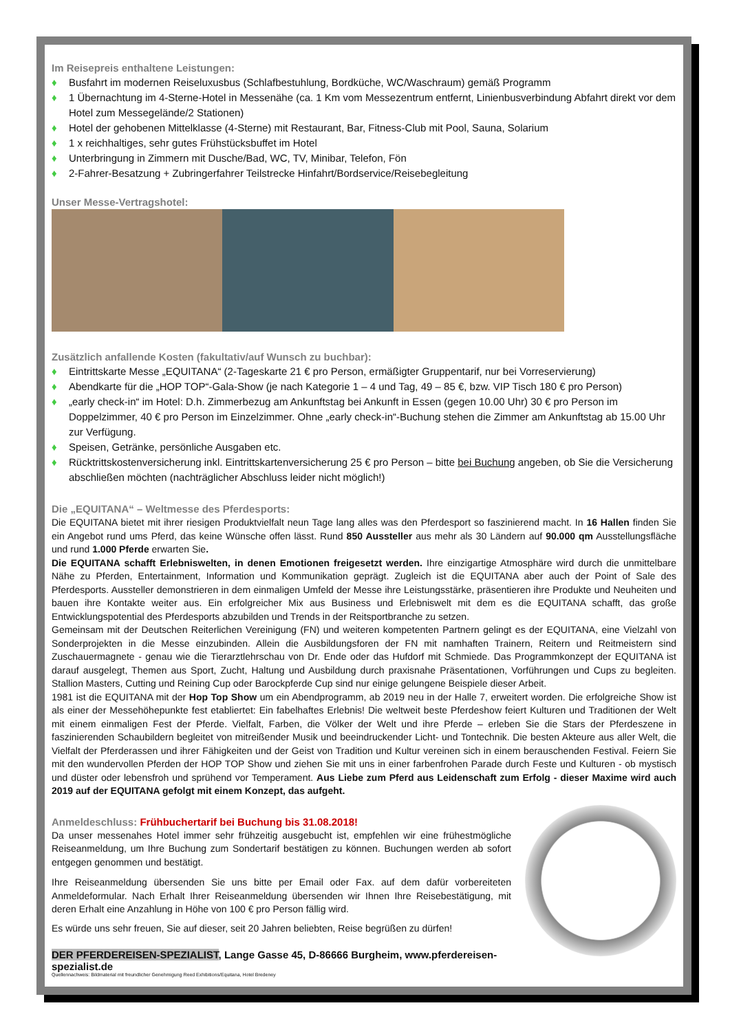Im Reisepreis enthaltene Leistungen:
♦ Busfahrt im modernen Reiseluxusbus (Schlafbestuhlung, Bordküche, WC/Waschraum) gemäß Programm
♦ 1 Übernachtung im 4-Sterne-Hotel in Messenähe (ca. 1 Km vom Messezentrum entfernt, Linienbusverbindung Abfahrt direkt vor dem Hotel zum Messegelände/2 Stationen)
♦ Hotel der gehobenen Mittelklasse (4-Sterne) mit Restaurant, Bar, Fitness-Club mit Pool, Sauna, Solarium
♦ 1 x reichhaltiges, sehr gutes Frühstücksbuffet im Hotel
♦ Unterbringung in Zimmern mit Dusche/Bad, WC, TV, Minibar, Telefon, Fön
♦ 2-Fahrer-Besatzung + Zubringerfahrer Teilstrecke Hinfahrt/Bordservice/Reisebegleitung
Unser Messe-Vertragshotel:
Zusätzlich anfallende Kosten (fakultativ/auf Wunsch zu buchbar):
♦ Eintrittskarte Messe „EQUITANA“ (2-Tageskarte 21 € pro Person, ermäßigter Gruppentarif, nur bei Vorreservierung)
♦ Abendkarte für die „HOP TOP“-Gala-Show (je nach Kategorie 1 – 4 und Tag, 49 – 85 €, bzw. VIP Tisch 180 € pro Person)
♦ „early check-in“ im Hotel: D.h. Zimmerbezug am Ankunftstag bei Ankunft in Essen (gegen 10.00 Uhr) 30 € pro Person im Doppelzimmer, 40 € pro Person im Einzelzimmer. Ohne „early check-in“-Buchung stehen die Zimmer am Ankunftstag ab 15.00 Uhr zur Verfügung.
♦ Speisen, Getränke, persönliche Ausgaben etc.
♦ Rücktrittskostenversicherung inkl. Eintrittskartenversicherung 25 € pro Person – bitte bei Buchung angeben, ob Sie die Versicherung abschließen möchten (nachträglicher Abschluss leider nicht möglich!)
Die „EQUITANA“ – Weltmesse des Pferdesports:
Die EQUITANA bietet mit ihrer riesigen Produktvielfalt neun Tage lang alles was den Pferdesport so faszinierend macht. In 16 Hallen finden Sie ein Angebot rund ums Pferd, das keine Wünsche offen lässt. Rund 850 Aussteller aus mehr als 30 Ländern auf 90.000 qm Ausstellungsfläche und rund 1.000 Pferde erwarten Sie.
Die EQUITANA schafft Erlebniswelten, in denen Emotionen freigesetzt werden. Ihre einzigartige Atmosphäre wird durch die unmittelbare Nähe zu Pferden, Entertainment, Information und Kommunikation geprägt. Zugleich ist die EQUITANA aber auch der Point of Sale des Pferdesports. Aussteller demonstrieren in dem einmaligen Umfeld der Messe ihre Leistungsstärke, präsentieren ihre Produkte und Neuheiten und bauen ihre Kontakte weiter aus. Ein erfolgreicher Mix aus Business und Erlebniswelt mit dem es die EQUITANA schafft, das große Entwicklungspotential des Pferdesports abzubilden und Trends in der Reitsportbranche zu setzen.
Gemeinsam mit der Deutschen Reiterlichen Vereinigung (FN) und weiteren kompetenten Partnern gelingt es der EQUITANA, eine Vielzahl von Sonderprojekten in die Messe einzubinden. Allein die Ausbildungsforen der FN mit namhaften Trainern, Reitern und Reitmeistern sind Zuschauermagnete - genau wie die Tierarztlehrschau von Dr. Ende oder das Hufdorf mit Schmiede. Das Programmkonzept der EQUITANA ist darauf ausgelegt, Themen aus Sport, Zucht, Haltung und Ausbildung durch praxisnahe Präsentationen, Vorführungen und Cups zu begleiten. Stallion Masters, Cutting und Reining Cup oder Barockpferde Cup sind nur einige gelungene Beispiele dieser Arbeit.
1981 ist die EQUITANA mit der Hop Top Show um ein Abendprogramm, ab 2019 neu in der Halle 7, erweitert worden. Die erfolgreiche Show ist als einer der Messehöhepunkte fest etabliertet: Ein fabelhaftes Erlebnis! Die weltweit beste Pferdeshow feiert Kulturen und Traditionen der Welt mit einem einmaligen Fest der Pferde. Vielfalt, Farben, die Völker der Welt und ihre Pferde – erleben Sie die Stars der Pferdeszene in faszinierenden Schaubildern begleitet von mitreißender Musik und beeindruckender Licht- und Tontechnik. Die besten Akteure aus aller Welt, die Vielfalt der Pferderassen und ihrer Fähigkeiten und der Geist von Tradition und Kultur vereinen sich in einem berauschenden Festival. Feiern Sie mit den wundervollen Pferden der HOP TOP Show und ziehen Sie mit uns in einer farbenfrohen Parade durch Feste und Kulturen - ob mystisch und düster oder lebensfroh und sprühend vor Temperament. Aus Liebe zum Pferd aus Leidenschaft zum Erfolg - dieser Maxime wird auch 2019 auf der EQUITANA gefolgt mit einem Konzept, das aufgeht.
Anmeldeschluss: Frühbuchertarif bei Buchung bis 31.08.2018!
Da unser messenahes Hotel immer sehr frühzeitig ausgebucht ist, empfehlen wir eine frühestmögliche Reiseanmeldung, um Ihre Buchung zum Sondertarif bestätigen zu können. Buchungen werden ab sofort entgegen genommen und bestätigt.
Ihre Reiseanmeldung übersenden Sie uns bitte per Email oder Fax. auf dem dafür vorbereiteten Anmeldeformular. Nach Erhalt Ihrer Reiseanmeldung übersenden wir Ihnen Ihre Reisebestätigung, mit deren Erhalt eine Anzahlung in Höhe von 100 € pro Person fällig wird.
Es würde uns sehr freuen, Sie auf dieser, seit 20 Jahren beliebten, Reise begrüßen zu dürfen!
DER PFERDEREISEN-SPEZIALIST, Lange Gasse 45, D-86666 Burgheim, www.pferdereisen-spezialist.de
Quellennachweis: Bildmaterial mit freundlicher Genehmigung Reed Exhibitions/Equitana, Hotel Bredeney